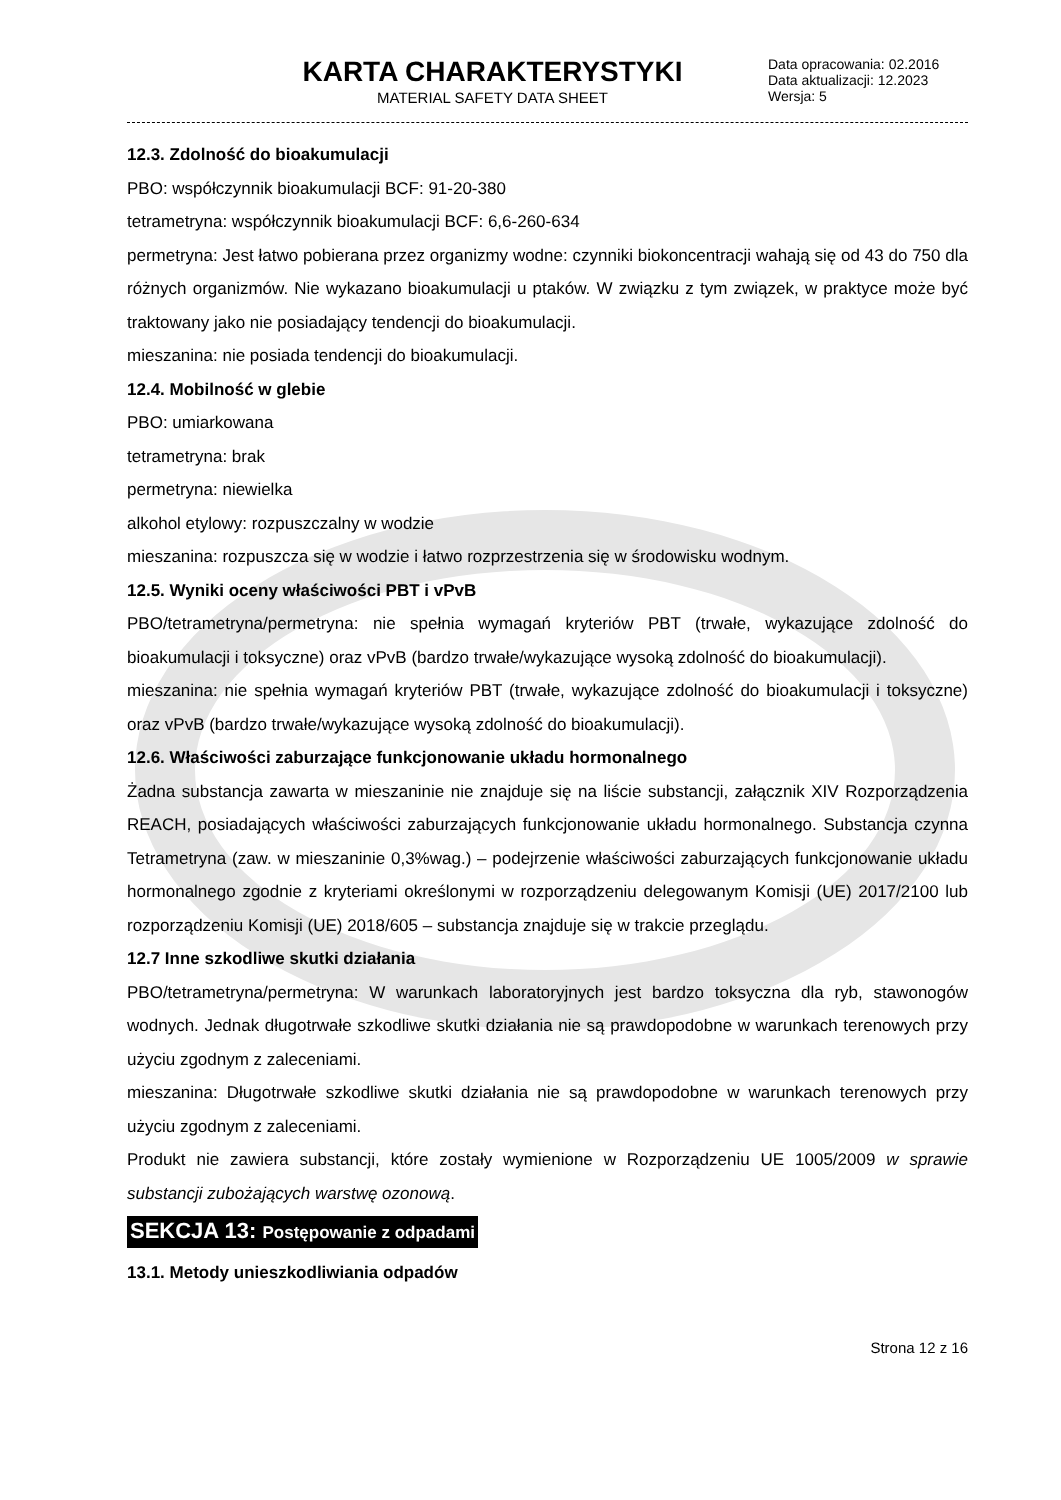KARTA CHARAKTERYSTYKI
MATERIAL SAFETY DATA SHEET
Data opracowania: 02.2016
Data aktualizacji: 12.2023
Wersja: 5
12.3. Zdolność do bioakumulacji
PBO: współczynnik bioakumulacji BCF: 91-20-380
tetrametryna: współczynnik bioakumulacji BCF: 6,6-260-634
permetryna: Jest łatwo pobierana przez organizmy wodne: czynniki biokoncentracji wahają się od 43 do 750 dla różnych organizmów. Nie wykazano bioakumulacji u ptaków. W związku z tym związek, w praktyce może być traktowany jako nie posiadający tendencji do bioakumulacji.
mieszanina: nie posiada tendencji do bioakumulacji.
12.4. Mobilność w glebie
PBO: umiarkowana
tetrametryna: brak
permetryna: niewielka
alkohol etylowy: rozpuszczalny w wodzie
mieszanina: rozpuszcza się w wodzie i łatwo rozprzestrzenia się w środowisku wodnym.
12.5. Wyniki oceny właściwości PBT i vPvB
PBO/tetrametryna/permetryna: nie spełnia wymagań kryteriów PBT (trwałe, wykazujące zdolność do bioakumulacji i toksyczne) oraz vPvB (bardzo trwałe/wykazujące wysoką zdolność do bioakumulacji).
mieszanina: nie spełnia wymagań kryteriów PBT (trwałe, wykazujące zdolność do bioakumulacji i toksyczne) oraz vPvB (bardzo trwałe/wykazujące wysoką zdolność do bioakumulacji).
12.6. Właściwości zaburzające funkcjonowanie układu hormonalnego
Żadna substancja zawarta w mieszaninie nie znajduje się na liście substancji, załącznik XIV Rozporządzenia REACH, posiadających właściwości zaburzających funkcjonowanie układu hormonalnego. Substancja czynna Tetrametryna (zaw. w mieszaninie 0,3%wag.) – podejrzenie właściwości zaburzających funkcjonowanie układu hormonalnego zgodnie z kryteriami określonymi w rozporządzeniu delegowanym Komisji (UE) 2017/2100 lub rozporządzeniu Komisji (UE) 2018/605 – substancja znajduje się w trakcie przeglądu.
12.7 Inne szkodliwe skutki działania
PBO/tetrametryna/permetryna: W warunkach laboratoryjnych jest bardzo toksyczna dla ryb, stawonogów wodnych. Jednak długotrwałe szkodliwe skutki działania nie są prawdopodobne w warunkach terenowych przy użyciu zgodnym z zaleceniami.
mieszanina: Długotrwałe szkodliwe skutki działania nie są prawdopodobne w warunkach terenowych przy użyciu zgodnym z zaleceniami.
Produkt nie zawiera substancji, które zostały wymienione w Rozporządzeniu UE 1005/2009 w sprawie substancji zubożających warstwę ozonową.
SEKCJA 13: Postępowanie z odpadami
13.1. Metody unieszkodliwiania odpadów
Strona 12 z 16